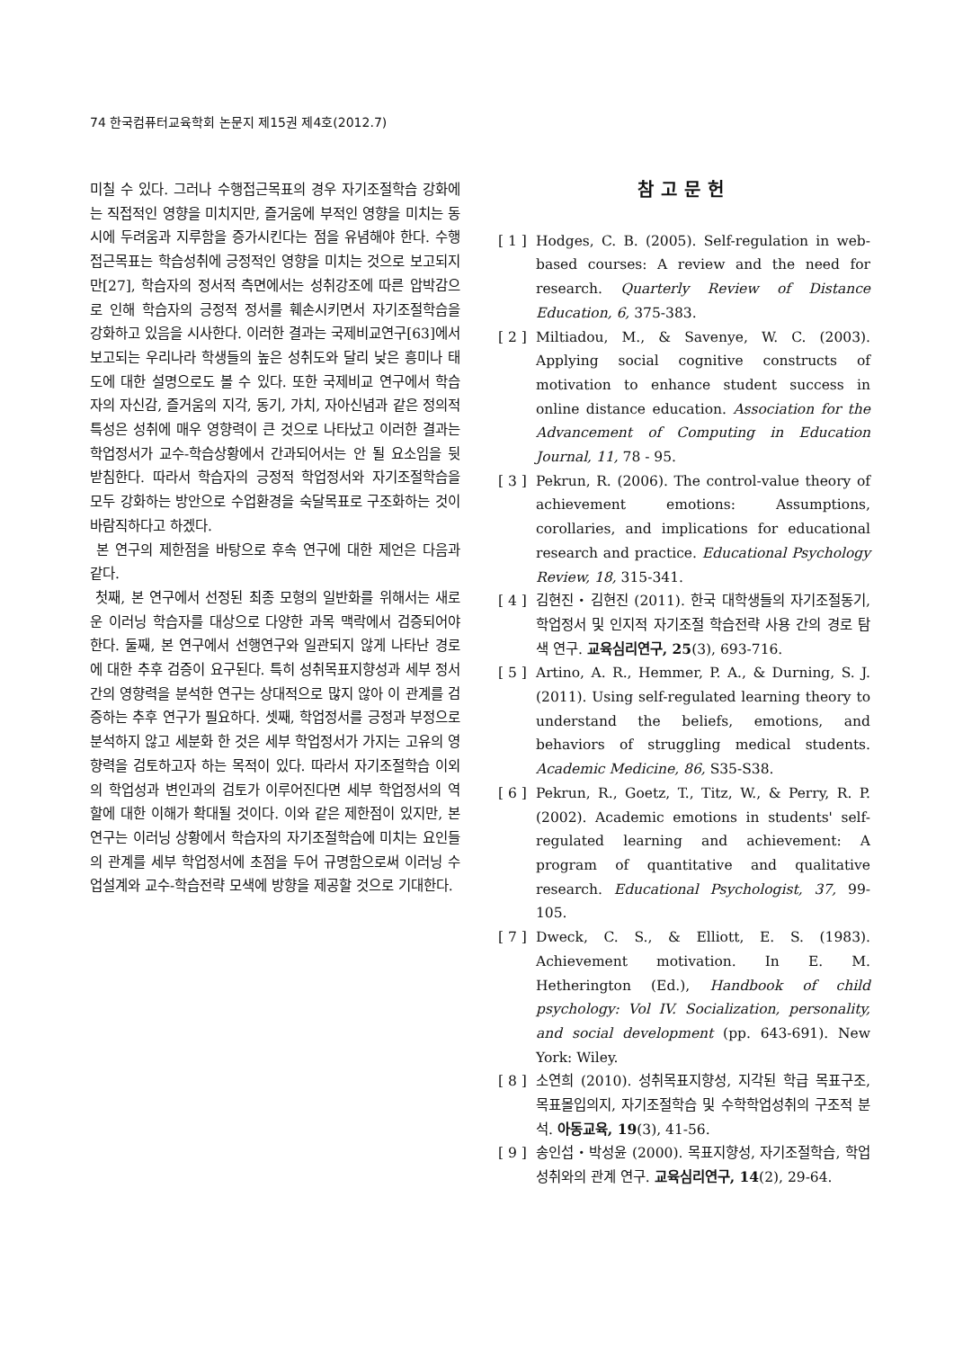74 한국컴퓨터교육학회 논문지 제15권 제4호(2012.7)
미칠 수 있다. 그러나 수행접근목표의 경우 자기조절학습 강화에는 직접적인 영향을 미치지만, 즐거움에 부적인 영향을 미치는 동시에 두려움과 지루함을 증가시킨다는 점을 유념해야 한다. 수행접근목표는 학습성취에 긍정적인 영향을 미치는 것으로 보고되지만[27], 학습자의 정서적 측면에서는 성취강조에 따른 압박감으로 인해 학습자의 긍정적 정서를 훼손시키면서 자기조절학습을 강화하고 있음을 시사한다. 이러한 결과는 국제비교연구[63]에서 보고되는 우리나라 학생들의 높은 성취도와 달리 낮은 흥미나 태도에 대한 설명으로도 볼 수 있다. 또한 국제비교 연구에서 학습자의 자신감, 즐거움의 지각, 동기, 가치, 자아신념과 같은 정의적 특성은 성취에 매우 영향력이 큰 것으로 나타났고 이러한 결과는 학업정서가 교수-학습상황에서 간과되어서는 안 될 요소임을 뒷받침한다. 따라서 학습자의 긍정적 학업정서와 자기조절학습을 모두 강화하는 방안으로 수업환경을 숙달목표로 구조화하는 것이 바람직하다고 하겠다.
본 연구의 제한점을 바탕으로 후속 연구에 대한 제언은 다음과 같다.
첫째, 본 연구에서 선정된 최종 모형의 일반화를 위해서는 새로운 이러닝 학습자를 대상으로 다양한 과목 맥락에서 검증되어야 한다. 둘째, 본 연구에서 선행연구와 일관되지 않게 나타난 경로에 대한 추후 검증이 요구된다. 특히 성취목표지향성과 세부 정서 간의 영향력을 분석한 연구는 상대적으로 많지 않아 이 관계를 검증하는 추후 연구가 필요하다. 셋째, 학업정서를 긍정과 부정으로 분석하지 않고 세분화 한 것은 세부 학업정서가 가지는 고유의 영향력을 검토하고자 하는 목적이 있다. 따라서 자기조절학습 이외의 학업성과 변인과의 검토가 이루어진다면 세부 학업정서의 역할에 대한 이해가 확대될 것이다. 이와 같은 제한점이 있지만, 본 연구는 이러닝 상황에서 학습자의 자기조절학습에 미치는 요인들의 관계를 세부 학업정서에 초점을 두어 규명함으로써 이러닝 수업설계와 교수-학습전략 모색에 방향을 제공할 것으로 기대한다.
참고문헌
[ 1 ] Hodges, C. B. (2005). Self-regulation in web-based courses: A review and the need for research. Quarterly Review of Distance Education, 6, 375-383.
[ 2 ] Miltiadou, M., & Savenye, W. C. (2003). Applying social cognitive constructs of motivation to enhance student success in online distance education. Association for the Advancement of Computing in Education Journal, 11, 78 - 95.
[ 3 ] Pekrun, R. (2006). The control-value theory of achievement emotions: Assumptions, corollaries, and implications for educational research and practice. Educational Psychology Review, 18, 315-341.
[ 4 ] 김현진・김현진 (2011). 한국 대학생들의 자기조절동기, 학업정서 및 인지적 자기조절 학습전략 사용 간의 경로 탐색 연구. 교육심리연구, 25(3), 693-716.
[ 5 ] Artino, A. R., Hemmer, P. A., & Durning, S. J. (2011). Using self-regulated learning theory to understand the beliefs, emotions, and behaviors of struggling medical students. Academic Medicine, 86, S35-S38.
[ 6 ] Pekrun, R., Goetz, T., Titz, W., & Perry, R. P. (2002). Academic emotions in students' self-regulated learning and achievement: A program of quantitative and qualitative research. Educational Psychologist, 37, 99-105.
[ 7 ] Dweck, C. S., & Elliott, E. S. (1983). Achievement motivation. In E. M. Hetherington (Ed.), Handbook of child psychology: Vol IV. Socialization, personality, and social development (pp. 643-691). New York: Wiley.
[ 8 ] 소연희 (2010). 성취목표지향성, 지각된 학급 목표구조, 목표몰입의지, 자기조절학습 및 수학학업성취의 구조적 분석. 아동교육, 19(3), 41-56.
[ 9 ] 송인섭・박성윤 (2000). 목표지향성, 자기조절학습, 학업성취와의 관계 연구. 교육심리연구, 14(2), 29-64.